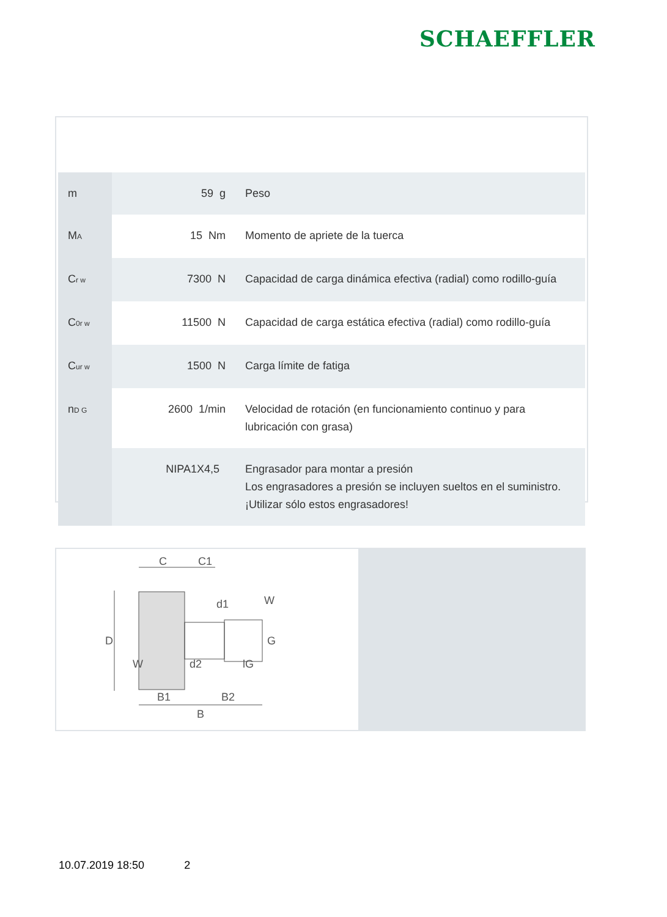SCHAEFFLER
| m | 59 g | Peso |
| M<sub>A</sub> | 15 Nm | Momento de apriete de la tuerca |
| C<sub>r w</sub> | 7300 N | Capacidad de carga dinámica efectiva (radial) como rodillo-guía |
| C<sub>0r w</sub> | 11500 N | Capacidad de carga estática efectiva (radial) como rodillo-guía |
| C<sub>ur w</sub> | 1500 N | Carga límite de fatiga |
| n<sub>D G</sub> | 2600 1/min | Velocidad de rotación (en funcionamiento continuo y para lubricación con grasa) |
| | NIPA1X4,5 | Engrasador para montar a presión Los engrasadores a presión se incluyen sueltos en el suministro. ¡Utilizar sólo estos engrasadores! |
C
C1
D
W
G
W
d1
d2
lG
B1
B2
B
10.07.2019 18:50 2